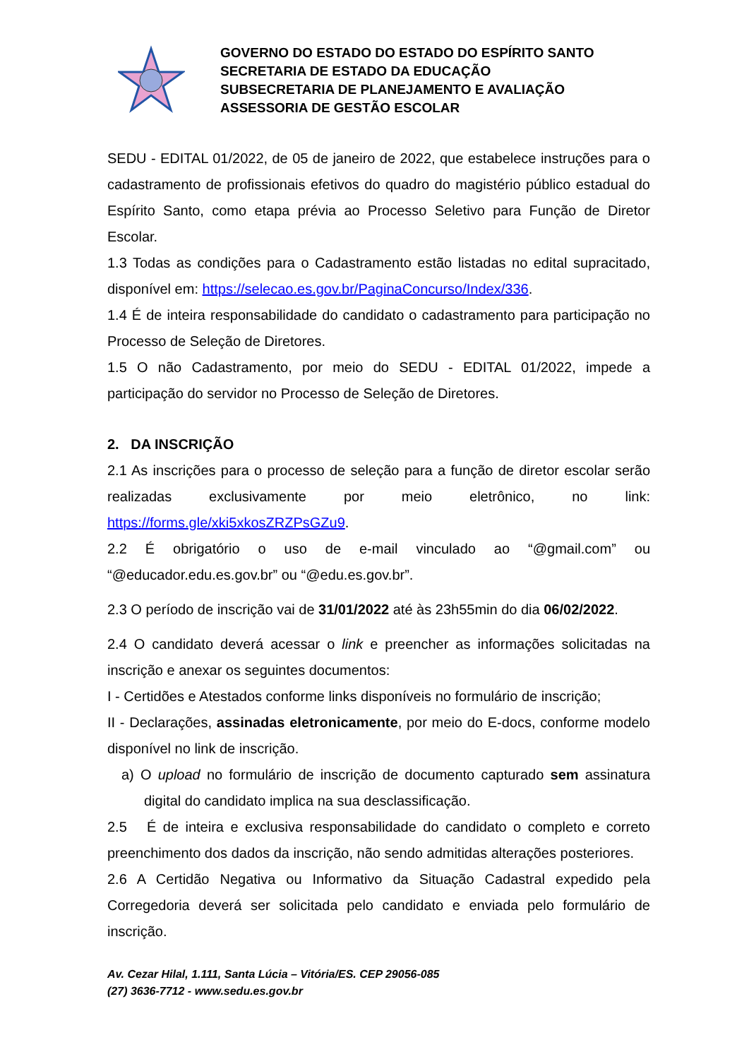GOVERNO DO ESTADO DO ESTADO DO ESPÍRITO SANTO
SECRETARIA DE ESTADO DA EDUCAÇÃO
SUBSECRETARIA DE PLANEJAMENTO E AVALIAÇÃO
ASSESSORIA DE GESTÃO ESCOLAR
SEDU - EDITAL 01/2022, de 05 de janeiro de 2022, que estabelece instruções para o cadastramento de profissionais efetivos do quadro do magistério público estadual do Espírito Santo, como etapa prévia ao Processo Seletivo para Função de Diretor Escolar.
1.3 Todas as condições para o Cadastramento estão listadas no edital supracitado, disponível em: https://selecao.es.gov.br/PaginaConcurso/Index/336.
1.4 É de inteira responsabilidade do candidato o cadastramento para participação no Processo de Seleção de Diretores.
1.5 O não Cadastramento, por meio do SEDU - EDITAL 01/2022, impede a participação do servidor no Processo de Seleção de Diretores.
2. DA INSCRIÇÃO
2.1 As inscrições para o processo de seleção para a função de diretor escolar serão realizadas exclusivamente por meio eletrônico, no link: https://forms.gle/xki5xkosZRZPsGZu9.
2.2 É obrigatório o uso de e-mail vinculado ao “@gmail.com” ou “@educador.edu.es.gov.br” ou “@edu.es.gov.br”.
2.3 O período de inscrição vai de 31/01/2022 até às 23h55min do dia 06/02/2022.
2.4 O candidato deverá acessar o link e preencher as informações solicitadas na inscrição e anexar os seguintes documentos:
I - Certidões e Atestados conforme links disponíveis no formulário de inscrição;
II - Declarações, assinadas eletronicamente, por meio do E-docs, conforme modelo disponível no link de inscrição.
a) O upload no formulário de inscrição de documento capturado sem assinatura digital do candidato implica na sua desclassificação.
2.5 É de inteira e exclusiva responsabilidade do candidato o completo e correto preenchimento dos dados da inscrição, não sendo admitidas alterações posteriores.
2.6 A Certidão Negativa ou Informativo da Situação Cadastral expedido pela Corregedoria deverá ser solicitada pelo candidato e enviada pelo formulário de inscrição.
Av. Cezar Hilal, 1.111, Santa Lúcia – Vitória/ES. CEP 29056-085
(27) 3636-7712 - www.sedu.es.gov.br